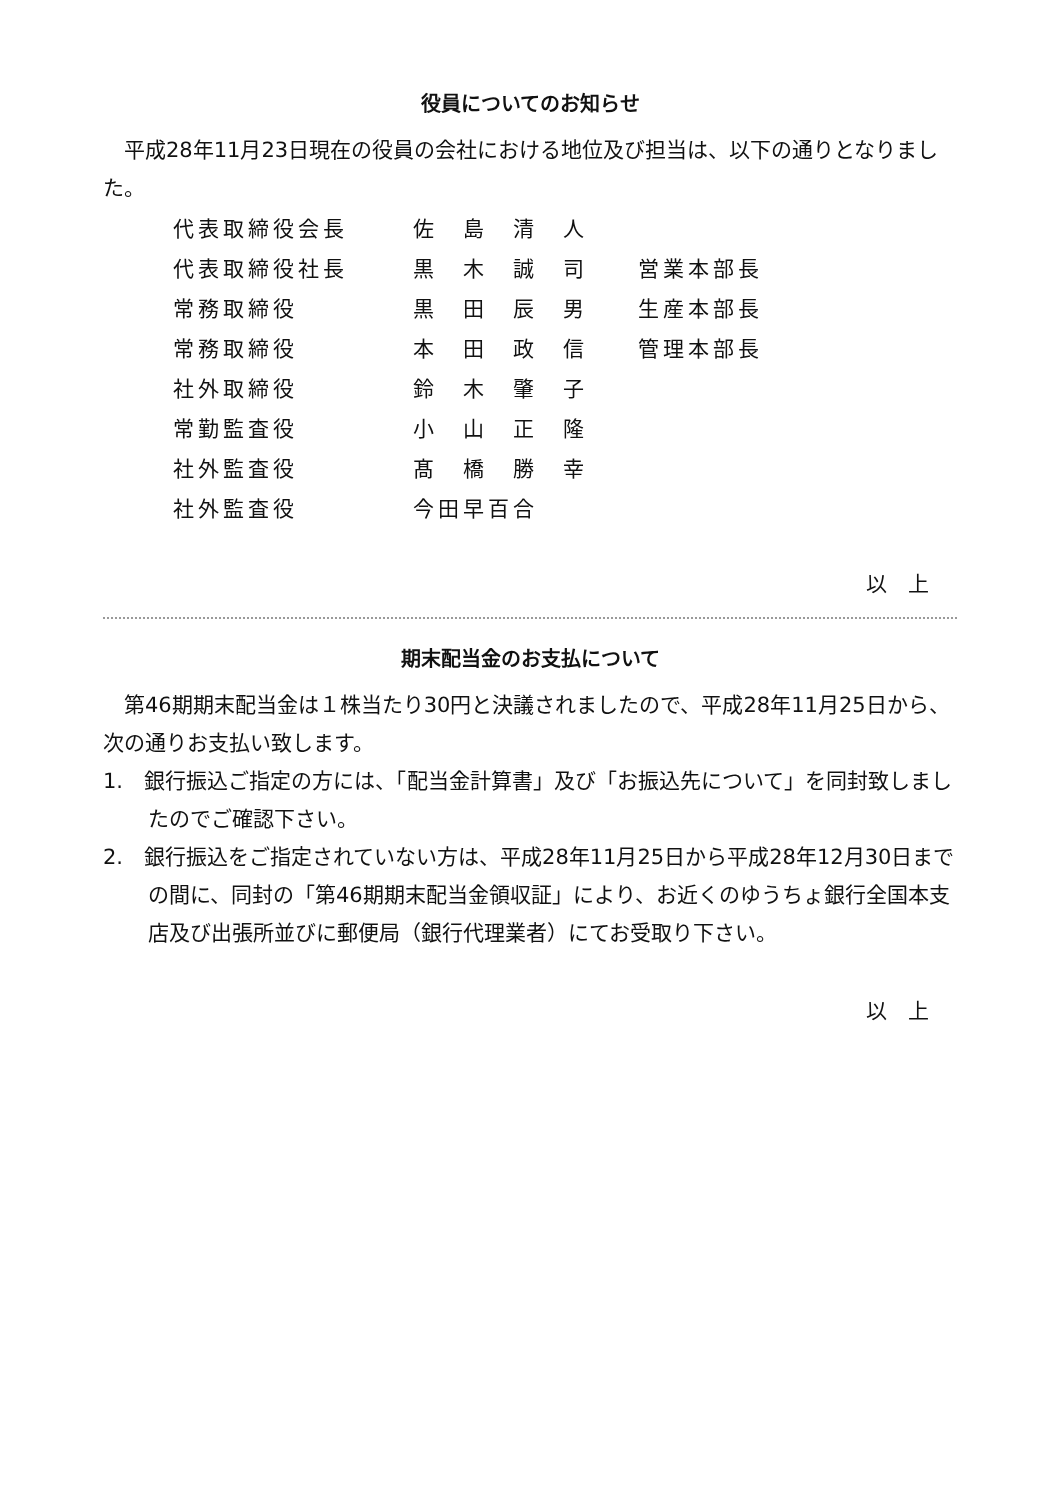役員についてのお知らせ
平成28年11月23日現在の役員の会社における地位及び担当は、以下の通りとなりました。
| 代表取締役会長 | 佐 島 清 人 | |
| 代表取締役社長 | 黒 木 誠 司 | 営業本部長 |
| 常務取締役 | 黒 田 辰 男 | 生産本部長 |
| 常務取締役 | 本 田 政 信 | 管理本部長 |
| 社外取締役 | 鈴 木 肇 子 | |
| 常勤監査役 | 小 山 正 隆 | |
| 社外監査役 | 髙 橋 勝 幸 | |
| 社外監査役 | 今田早百合 | |
以　上
期末配当金のお支払について
第46期期末配当金は１株当たり30円と決議されましたので、平成28年11月25日から、次の通りお支払い致します。
1.　銀行振込ご指定の方には、「配当金計算書」及び「お振込先について」を同封致しましたのでご確認下さい。
2.　銀行振込をご指定されていない方は、平成28年11月25日から平成28年12月30日までの間に、同封の「第46期期末配当金領収証」により、お近くのゆうちょ銀行全国本支店及び出張所並びに郵便局（銀行代理業者）にてお受取り下さい。
以　上